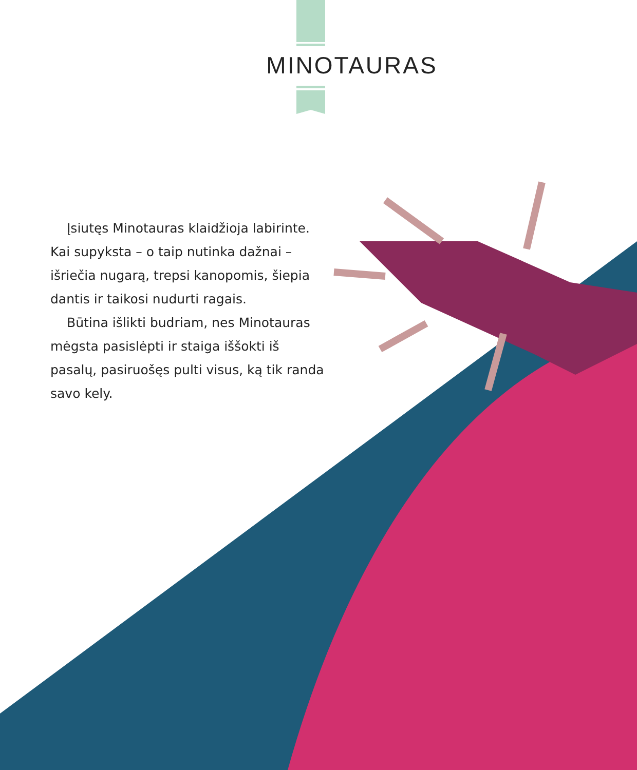MINOTAURAS
Įsiutęs Minotauras klaidžioja labirinte. Kai supyksta – o taip nutinka dažnai – išriečia nugarą, trepsi kanopomis, šiepia dantis ir taikosi nudurti ragais.
Būtina išlikti budriam, nes Minotauras mėgsta pasislėpti ir staiga iššokti iš pasalų, pasiruošęs pulti visus, ką tik randa savo kely.